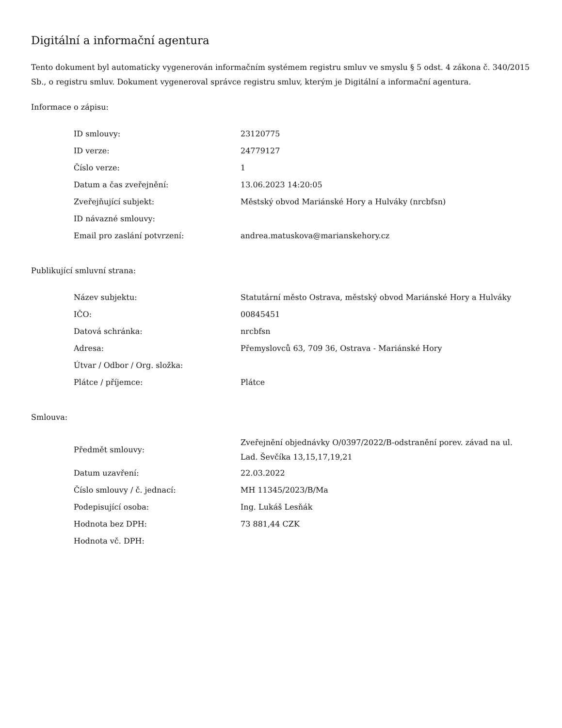Digitální a informační agentura
Tento dokument byl automaticky vygenerován informačním systémem registru smluv ve smyslu § 5 odst. 4 zákona č. 340/2015 Sb., o registru smluv. Dokument vygeneroval správce registru smluv, kterým je Digitální a informační agentura.
Informace o zápisu:
| ID smlouvy: | 23120775 |
| ID verze: | 24779127 |
| Číslo verze: | 1 |
| Datum a čas zveřejnění: | 13.06.2023 14:20:05 |
| Zveřejňující subjekt: | Městský obvod Mariánské Hory a Hulváky (nrcbfsn) |
| ID návazné smlouvy: | |
| Email pro zaslání potvrzení: | andrea.matuskova@marianskehory.cz |
Publikující smluvní strana:
| Název subjektu: | Statutární město Ostrava, městský obvod Mariánské Hory a Hulváky |
| IČO: | 00845451 |
| Datová schránka: | nrcbfsn |
| Adresa: | Přemyslovců 63, 709 36, Ostrava - Mariánské Hory |
| Útvar / Odbor / Org. složka: | |
| Plátce / příjemce: | Plátce |
Smlouva:
| Předmět smlouvy: | Zveřejnění objednávky O/0397/2022/B-odstranění porev. závad na ul. Lad. Ševčíka 13,15,17,19,21 |
| Datum uzavření: | 22.03.2022 |
| Číslo smlouvy / č. jednací: | MH 11345/2023/B/Ma |
| Podepisující osoba: | Ing. Lukáš Lesňák |
| Hodnota bez DPH: | 73 881,44 CZK |
| Hodnota vč. DPH: | |